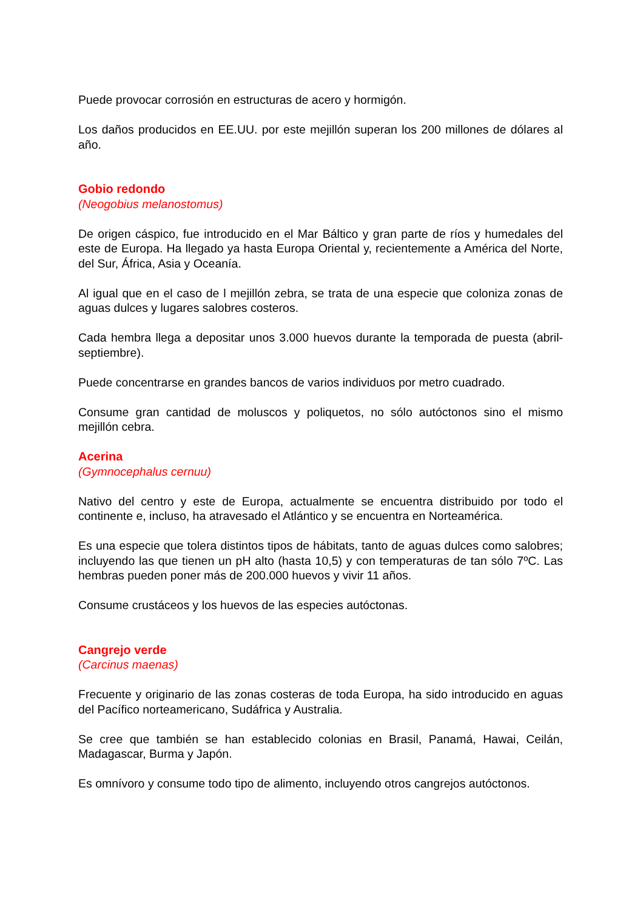Puede provocar corrosión en estructuras de acero y hormigón.
Los daños producidos en EE.UU. por este mejillón superan los 200 millones de dólares al año.
Gobio redondo
(Neogobius melanostomus)
De origen cáspico, fue introducido en el Mar Báltico y gran parte de ríos y humedales del este de Europa. Ha llegado ya hasta Europa Oriental y, recientemente a América del Norte, del Sur, África, Asia y Oceanía.
Al igual que en el caso de l mejillón zebra, se trata de una especie que coloniza zonas de aguas dulces y lugares salobres costeros.
Cada hembra llega a depositar unos 3.000 huevos durante la temporada de puesta (abril-septiembre).
Puede concentrarse en grandes bancos de varios individuos por metro cuadrado.
Consume gran cantidad de moluscos y poliquetos, no sólo autóctonos sino el mismo mejillón cebra.
Acerina
(Gymnocephalus cernuu)
Nativo del centro y este de Europa, actualmente se encuentra distribuido por todo el continente e, incluso, ha atravesado el Atlántico y se encuentra en Norteamérica.
Es una especie que tolera distintos tipos de hábitats, tanto de aguas dulces como salobres; incluyendo las que tienen un pH alto (hasta 10,5) y con temperaturas de tan sólo 7ºC. Las hembras pueden poner más de 200.000 huevos y vivir 11 años.
Consume crustáceos y los huevos de las especies autóctonas.
Cangrejo verde
(Carcinus maenas)
Frecuente y originario de las zonas costeras de toda Europa, ha sido introducido en aguas del Pacífico norteamericano, Sudáfrica y Australia.
Se cree que también se han establecido colonias en Brasil, Panamá, Hawai, Ceilán, Madagascar, Burma y Japón.
Es omnívoro y consume todo tipo de alimento, incluyendo otros cangrejos autóctonos.